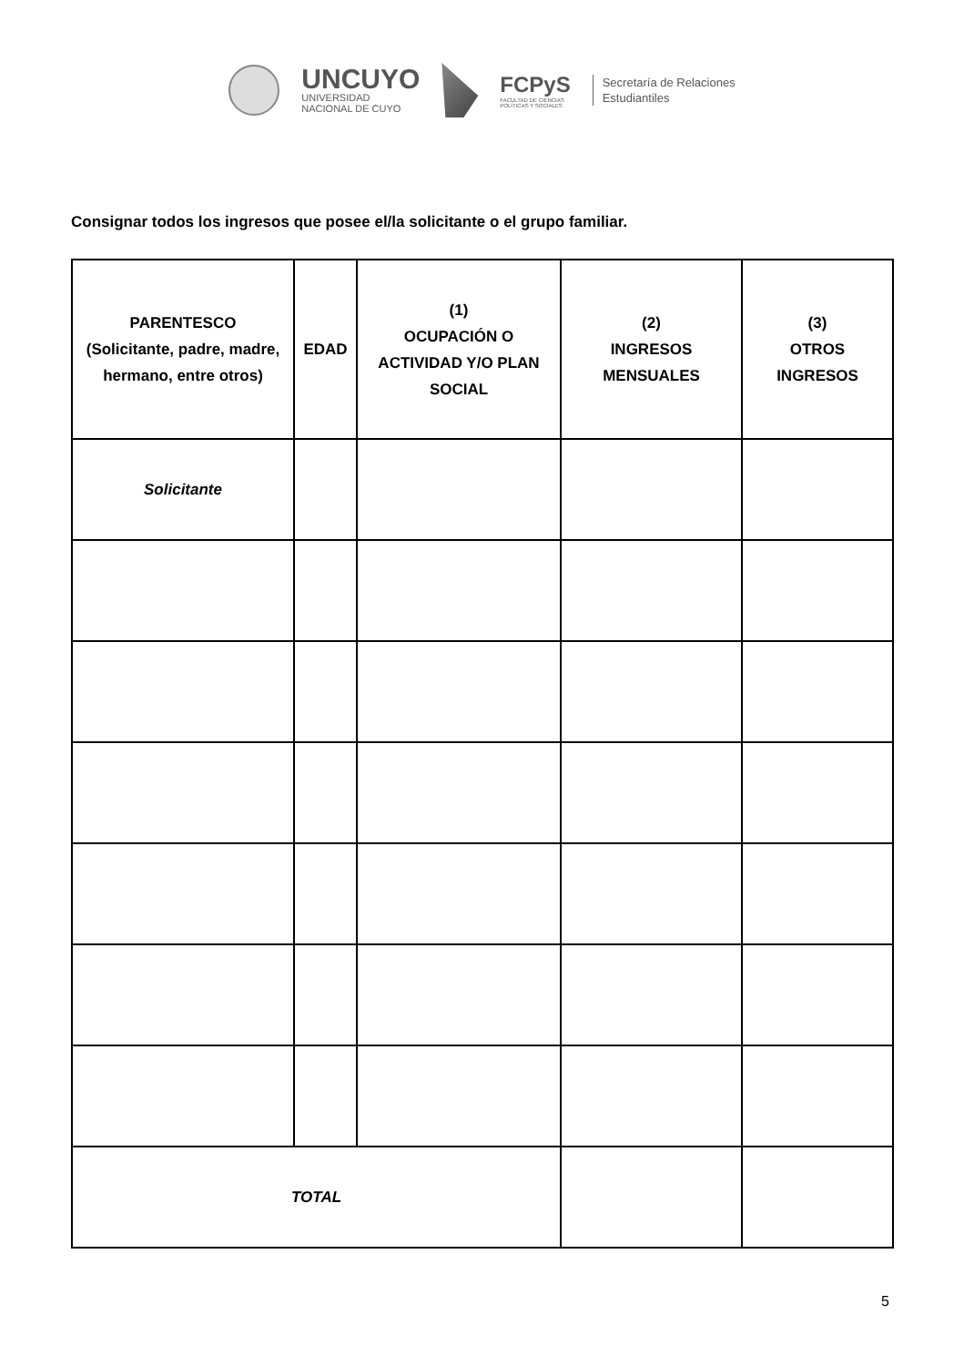UNCUYO
UNIVERSIDAD
NACIONAL DE CUYO
FCPyS
FACULTAD DE CIENCIAS
POLÍTICAS Y SOCIALES
Secretaría de Relaciones
Estudiantiles
Consignar todos los ingresos que posee el/la solicitante o el grupo familiar.
| PARENTESCO (Solicitante, padre, madre, hermano, entre otros) | EDAD | (1) OCUPACIÓN O ACTIVIDAD Y/O PLAN SOCIAL | (2) INGRESOS MENSUALES | (3) OTROS INGRESOS |
| --- | --- | --- | --- | --- |
| Solicitante | | | | |
| TOTAL | | | | |
5